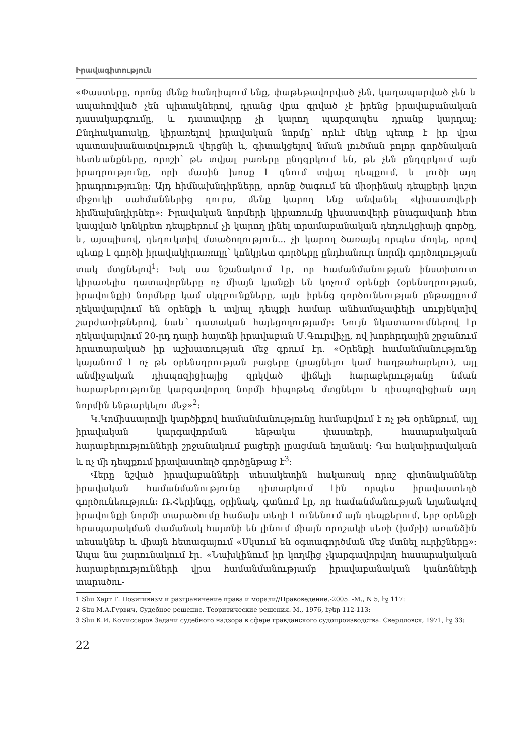Իրավագիտություն
«Փաստերը, որոնց մենք հանդիպում ենք, փաթեթավորված չեն, կաղապարված չեն և ապահովված չեն պիտակներով, դրանց վրա գրված չէ իրենց իրավաբանական դասակարգումը, և դատավորը չի կարող պարզապես դրանք կարդալ: Ընդհակառակը, կիրառելով իրավական նորմը՝ որևէ մեկը պետք է իր վրա պատասխանատվություն վերցնի և, գիտակցելով նման լուծման բոլոր գործնական հետևանքները, որոշի՝ թե տվյալ բառերը ընդգրկում են, թե չեն ընդգրկում այն իրադրությունը, որի մասին խոսք է գնում տվյալ դեպքում, և լուծի այդ իրադրությունը: Այդ հիմնախնդիրները, որոնք ծագում են միօրինակ դեպքերի կոշտ միջուկի սահմաններից դուրս, մենք կարող ենք անվանել «կիսաստվերի հիմնախնդիրներ»: Իրավական նորմերի կիրառումը կիսաստվերի բնագավառի հետ կապված կոնկրետ դեպքերում չի կարող լինել տրամաբանական դեդուկցիայի գործը, և, այսպիսով, դեդուկտիվ մտածողություն... չի կարող ծառայել որպես մոդել, որով պետք է գործի իրավակիրառողը՝ կոնկրետ գործերը ընդհանուր նորմի գործողության տակ մտցնելով<sup>1</sup>: Իսկ սա նշանակում էր, որ համանմանության ինստիտուտ կիրառելիս դատավորները ոչ միայն կյանքի են կոչում օրենքի (օրենսդրության, իրավունքի) նորմերը կամ սկզբունքները, այլև իրենց գործունեության ընթացքում ղեկավարվում են օրենքի և տվյալ դեպքի համար անհամաչափելի սուբյեկտիվ շարժառիթներով, նաև՝ դատական հայեցողությամբ: Նույն նկատառումներով էր ղեկավարվում 20-րդ դարի հայտնի իրավաբան Մ.Գուրվիչը, ով խորհրդային շրջանում հրատարակած իր աշխատության մեջ գրում էր. «Օրենքի համանմանությունը կայանում է ոչ թե օրենսդրության բացերը (լրացնելու կամ հաղթահարելու), այլ անմիջական դիսպոզիցիայից զրկված վիճելի հարաբերությանը նման հարաբերությունը կարգավորող նորմի հիպոթեզ մտցնելու և դիսպոզիցիան այդ նորմին ենթարկելու մեջ»<sup>2</sup>:
Կ.Կոմիսսարովի կարծիքով համանմանությունը համարվում է ոչ թե օրենքում, այլ իրավական կարգավորման ենթակա փաստերի, հասարակական հարաբերությունների շրջանակում բացերի լրացման եղանակ: Դա հակաիրավական և ոչ մի դեպքում իրավաստեղծ գործընթաց է<sup>3</sup>:
Վերը նշված իրավաբանների տեսակետին հակառակ որոշ գիտնականներ իրավական համանմանությունը դիտարկում էին որպես իրավաստեղծ գործունեություն: Ռ.Հերինգը, օրինակ, գտնում էր, որ համանմանության եղանակով իրավունքի նորմի տարածումը հաճախ տեղի է ունենում այն դեպքերում, երբ օրենքի հրապարակման ժամանակ հայտնի են լինում միայն որոշակի սեռի (խմբի) առանձին տեսակներ և միայն հետագայում «Սկսում են օգտագործման մեջ մտնել ուրիշները»: Ապա նա շարունակում էր. «Նախկինում իր կողմից չկարգավորվող հասարակական հարաբերությունների վրա համանմանությամբ իրավաբանական կանոնների տարածու-
1 Տես Харт Г. Позитивизм и разграничение права и морали//Правоведение.-2005. -М., N 5, էջ 117:
2 Տես М.А.Гурвич, Судебное решение. Теоритические решения. М., 1976, էջեր 112-113:
3 Տես К.И. Комиссаров Задачи судебного надзора в сфере гравданского судопроизводства. Свердловск, 1971, էջ 33:
22